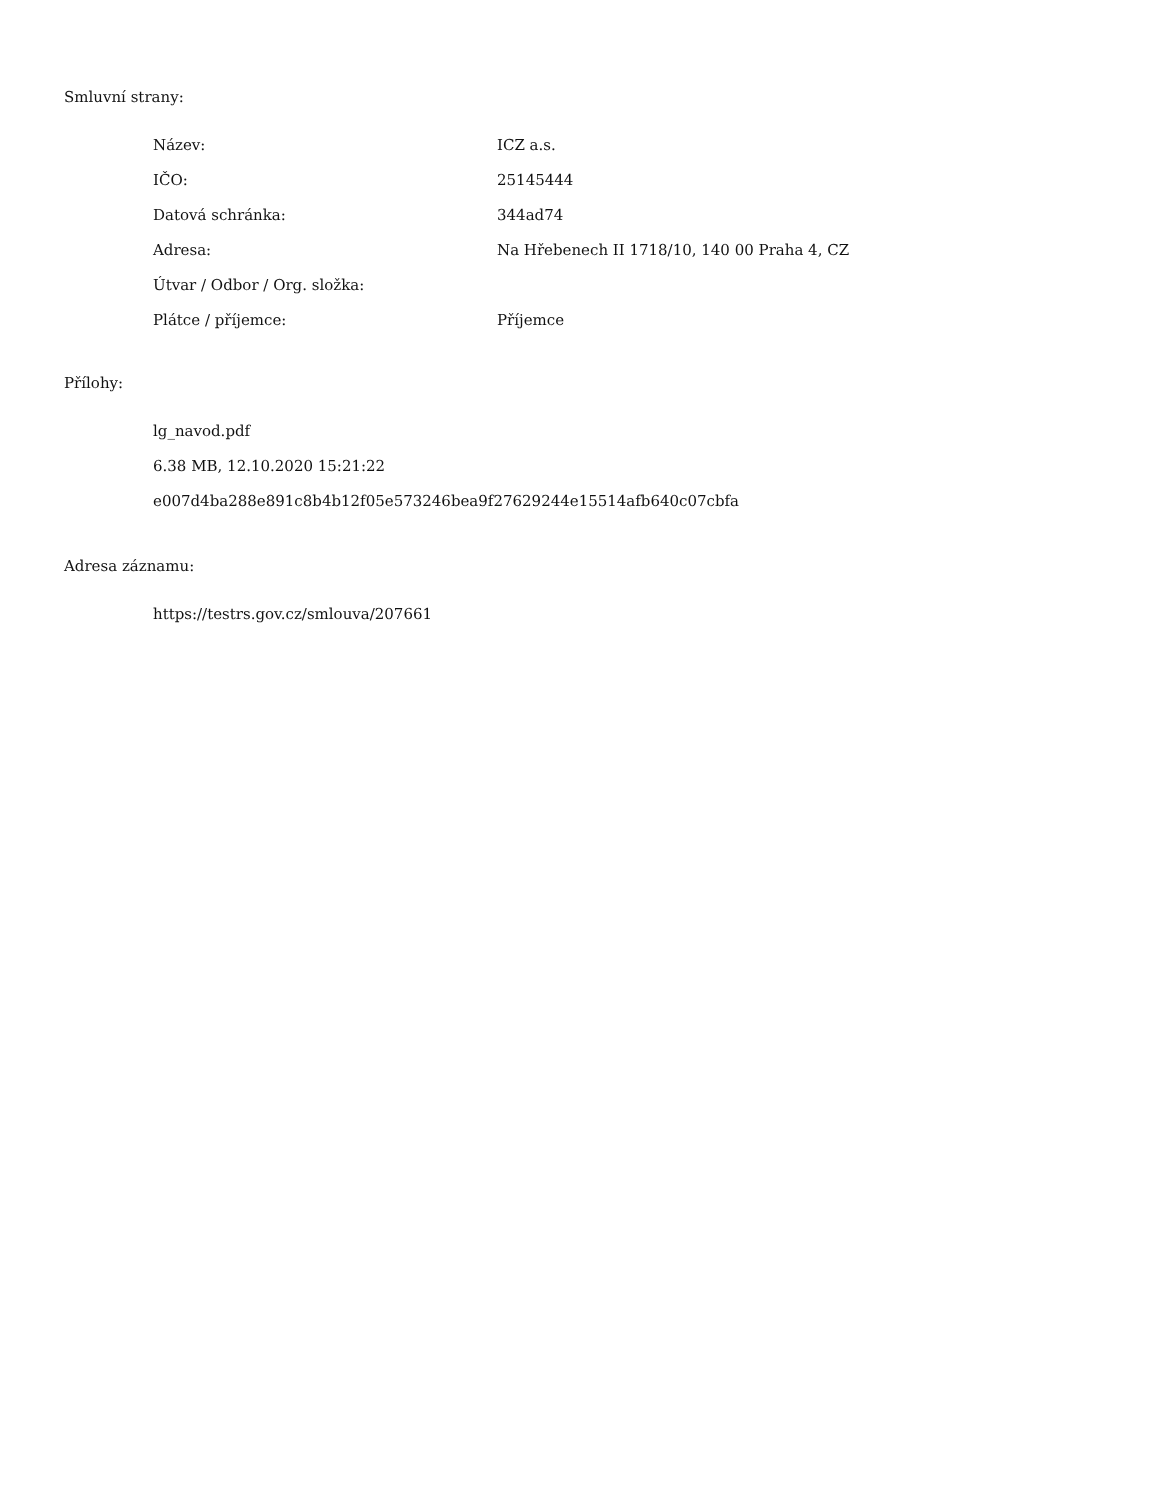Smluvní strany:
| Název: | ICZ a.s. |
| IČO: | 25145444 |
| Datová schránka: | 344ad74 |
| Adresa: | Na Hřebenech II 1718/10, 140 00 Praha 4, CZ |
| Útvar / Odbor / Org. složka: | |
| Plátce / příjemce: | Příjemce |
Přílohy:
lg_navod.pdf
6.38 MB, 12.10.2020 15:21:22
e007d4ba288e891c8b4b12f05e573246bea9f27629244e15514afb640c07cbfa
Adresa záznamu:
https://testrs.gov.cz/smlouva/207661